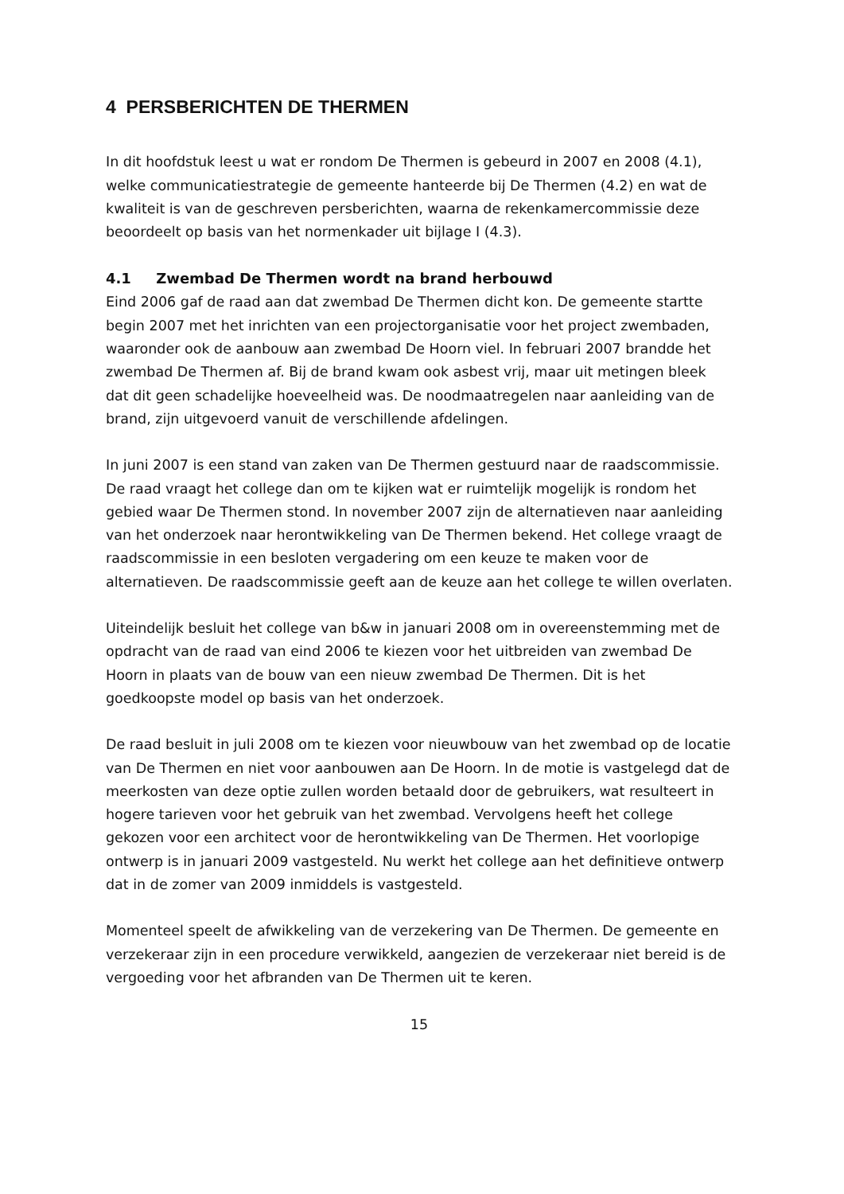4 PERSBERICHTEN DE THERMEN
In dit hoofdstuk leest u wat er rondom De Thermen is gebeurd in 2007 en 2008 (4.1), welke communicatiestrategie de gemeente hanteerde bij De Thermen (4.2) en wat de kwaliteit is van de geschreven persberichten, waarna de rekenkamercommissie deze beoordeelt op basis van het normenkader uit bijlage I (4.3).
4.1 Zwembad De Thermen wordt na brand herbouwd
Eind 2006 gaf de raad aan dat zwembad De Thermen dicht kon. De gemeente startte begin 2007 met het inrichten van een projectorganisatie voor het project zwembaden, waaronder ook de aanbouw aan zwembad De Hoorn viel. In februari 2007 brandde het zwembad De Thermen af. Bij de brand kwam ook asbest vrij, maar uit metingen bleek dat dit geen schadelijke hoeveelheid was. De noodmaatregelen naar aanleiding van de brand, zijn uitgevoerd vanuit de verschillende afdelingen.
In juni 2007 is een stand van zaken van De Thermen gestuurd naar de raadscommissie. De raad vraagt het college dan om te kijken wat er ruimtelijk mogelijk is rondom het gebied waar De Thermen stond. In november 2007 zijn de alternatieven naar aanleiding van het onderzoek naar herontwikkeling van De Thermen bekend. Het college vraagt de raadscommissie in een besloten vergadering om een keuze te maken voor de alternatieven. De raadscommissie geeft aan de keuze aan het college te willen overlaten.
Uiteindelijk besluit het college van b&w in januari 2008 om in overeenstemming met de opdracht van de raad van eind 2006 te kiezen voor het uitbreiden van zwembad De Hoorn in plaats van de bouw van een nieuw zwembad De Thermen. Dit is het goedkoopste model op basis van het onderzoek.
De raad besluit in juli 2008 om te kiezen voor nieuwbouw van het zwembad op de locatie van De Thermen en niet voor aanbouwen aan De Hoorn. In de motie is vastgelegd dat de meerkosten van deze optie zullen worden betaald door de gebruikers, wat resulteert in hogere tarieven voor het gebruik van het zwembad. Vervolgens heeft het college gekozen voor een architect voor de herontwikkeling van De Thermen. Het voorlopige ontwerp is in januari 2009 vastgesteld. Nu werkt het college aan het definitieve ontwerp dat in de zomer van 2009 inmiddels is vastgesteld.
Momenteel speelt de afwikkeling van de verzekering van De Thermen. De gemeente en verzekeraar zijn in een procedure verwikkeld, aangezien de verzekeraar niet bereid is de vergoeding voor het afbranden van De Thermen uit te keren.
15